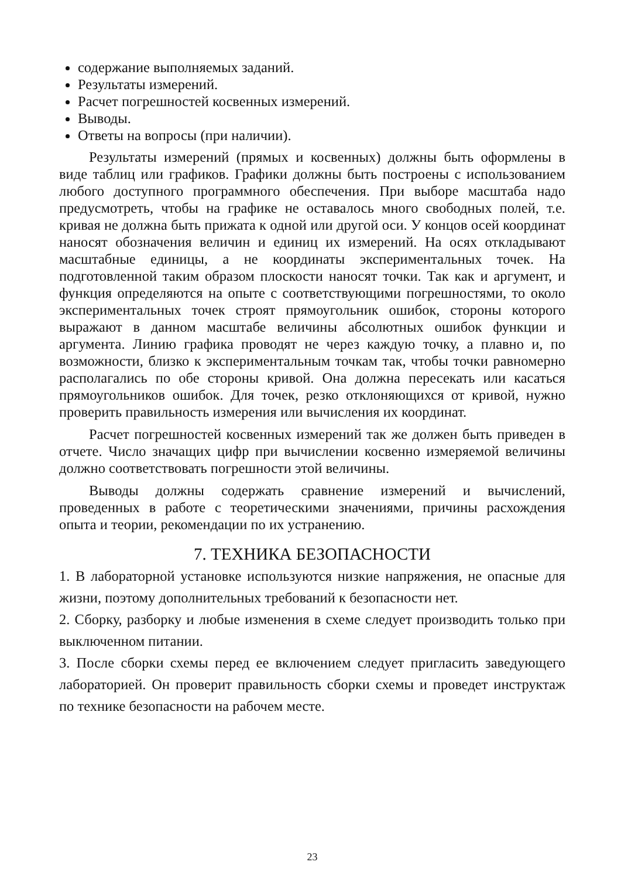содержание выполняемых заданий.
Результаты измерений.
Расчет погрешностей косвенных измерений.
Выводы.
Ответы на вопросы (при наличии).
Результаты измерений (прямых и косвенных) должны быть оформлены в виде таблиц или графиков. Графики должны быть построены с использованием любого доступного программного обеспечения. При выборе масштаба надо предусмотреть, чтобы на графике не оставалось много свободных полей, т.е. кривая не должна быть прижата к одной или другой оси. У концов осей координат наносят обозначения величин и единиц их измерений. На осях откладывают масштабные единицы, а не координаты экспериментальных точек. На подготовленной таким образом плоскости наносят точки. Так как и аргумент, и функция определяются на опыте с соответствующими погрешностями, то около экспериментальных точек строят прямоугольник ошибок, стороны которого выражают в данном масштабе величины абсолютных ошибок функции и аргумента. Линию графика проводят не через каждую точку, а плавно и, по возможности, близко к экспериментальным точкам так, чтобы точки равномерно располагались по обе стороны кривой. Она должна пересекать или касаться прямоугольников ошибок. Для точек, резко отклоняющихся от кривой, нужно проверить правильность измерения или вычисления их координат.
Расчет погрешностей косвенных измерений так же должен быть приведен в отчете. Число значащих цифр при вычислении косвенно измеряемой величины должно соответствовать погрешности этой величины.
Выводы должны содержать сравнение измерений и вычислений, проведенных в работе с теоретическими значениями, причины расхождения опыта и теории, рекомендации по их устранению.
7. ТЕХНИКА БЕЗОПАСНОСТИ
1. В лабораторной установке используются низкие напряжения, не опасные для жизни, поэтому дополнительных требований к безопасности нет.
2. Сборку, разборку и любые изменения в схеме следует производить только при выключенном питании.
3. После сборки схемы перед ее включением следует пригласить заведующего лабораторией. Он проверит правильность сборки схемы и проведет инструктаж по технике безопасности на рабочем месте.
23